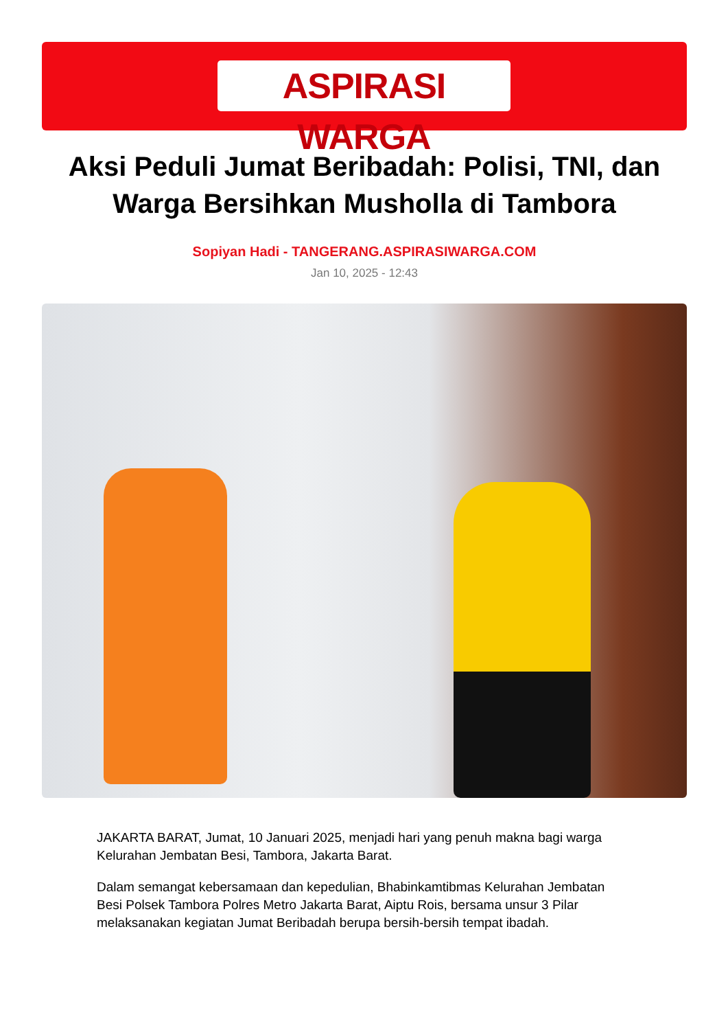ASPIRASI WARGA
Aksi Peduli Jumat Beribadah: Polisi, TNI, dan Warga Bersihkan Musholla di Tambora
Sopiyan Hadi - TANGERANG.ASPIRASIWARGA.COM
Jan 10, 2025 - 12:43
JAKARTA BARAT, Jumat, 10 Januari 2025, menjadi hari yang penuh makna bagi warga Kelurahan Jembatan Besi, Tambora, Jakarta Barat.
Dalam semangat kebersamaan dan kepedulian, Bhabinkamtibmas Kelurahan Jembatan Besi Polsek Tambora Polres Metro Jakarta Barat, Aiptu Rois, bersama unsur 3 Pilar melaksanakan kegiatan Jumat Beribadah berupa bersih-bersih tempat ibadah.